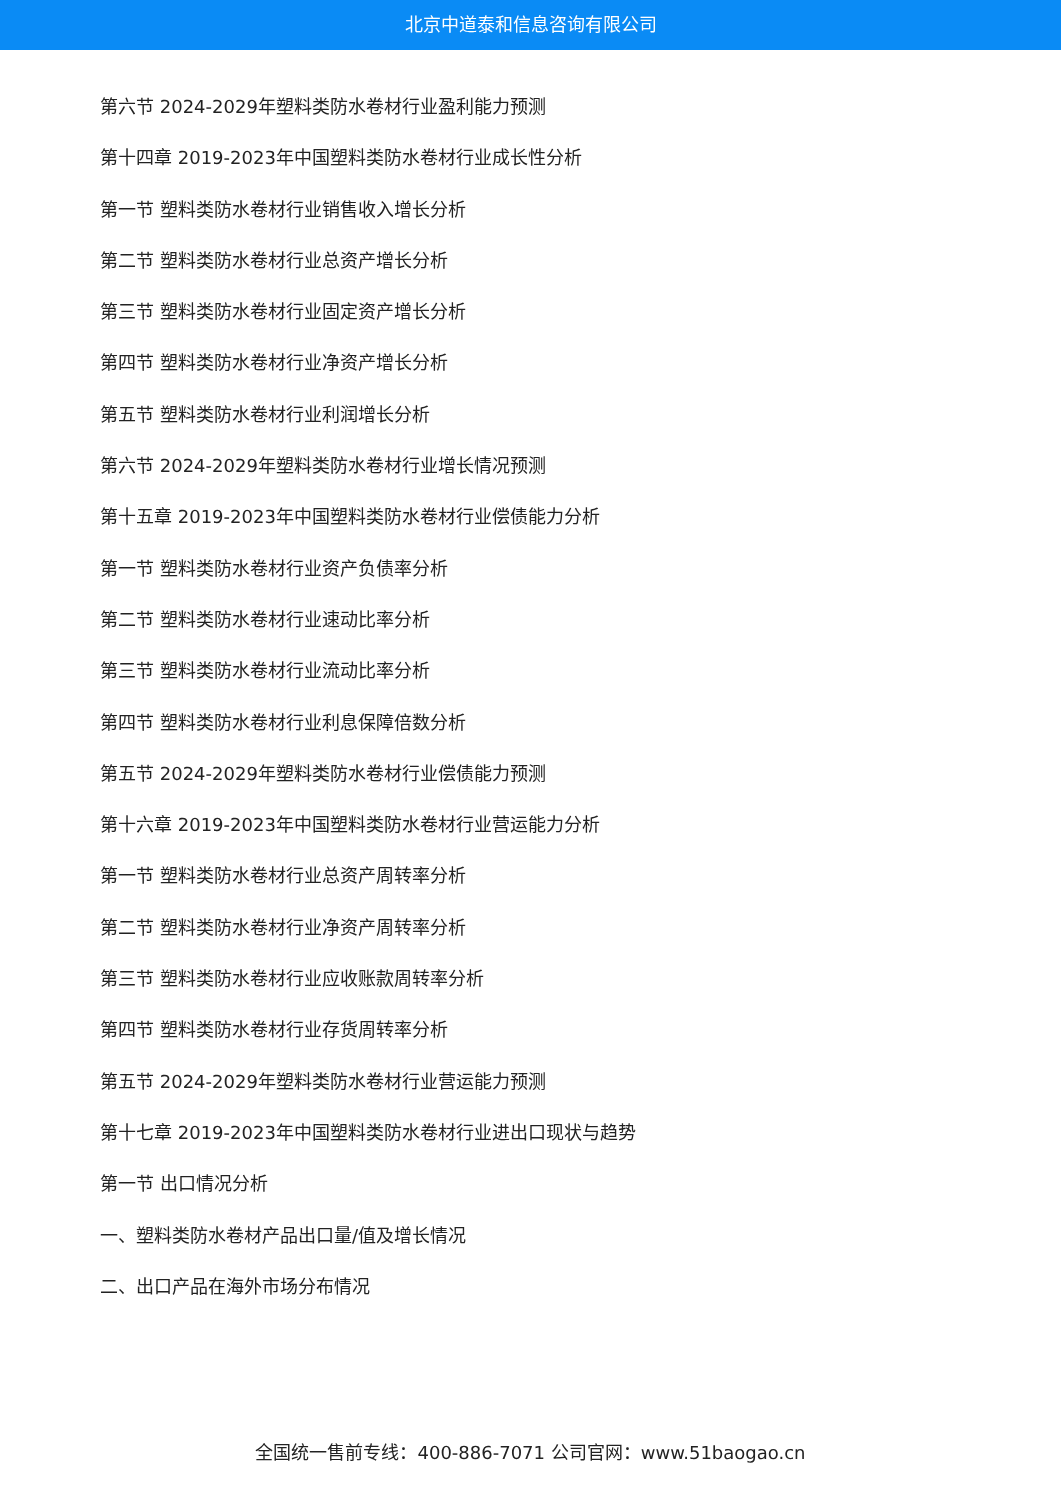北京中道泰和信息咨询有限公司
第六节 2024-2029年塑料类防水卷材行业盈利能力预测
第十四章 2019-2023年中国塑料类防水卷材行业成长性分析
第一节 塑料类防水卷材行业销售收入增长分析
第二节 塑料类防水卷材行业总资产增长分析
第三节 塑料类防水卷材行业固定资产增长分析
第四节 塑料类防水卷材行业净资产增长分析
第五节 塑料类防水卷材行业利润增长分析
第六节 2024-2029年塑料类防水卷材行业增长情况预测
第十五章 2019-2023年中国塑料类防水卷材行业偿债能力分析
第一节 塑料类防水卷材行业资产负债率分析
第二节 塑料类防水卷材行业速动比率分析
第三节 塑料类防水卷材行业流动比率分析
第四节 塑料类防水卷材行业利息保障倍数分析
第五节 2024-2029年塑料类防水卷材行业偿债能力预测
第十六章 2019-2023年中国塑料类防水卷材行业营运能力分析
第一节 塑料类防水卷材行业总资产周转率分析
第二节 塑料类防水卷材行业净资产周转率分析
第三节 塑料类防水卷材行业应收账款周转率分析
第四节 塑料类防水卷材行业存货周转率分析
第五节 2024-2029年塑料类防水卷材行业营运能力预测
第十七章 2019-2023年中国塑料类防水卷材行业进出口现状与趋势
第一节 出口情况分析
一、塑料类防水卷材产品出口量/值及增长情况
二、出口产品在海外市场分布情况
全国统一售前专线：400-886-7071 公司官网：www.51baogao.cn